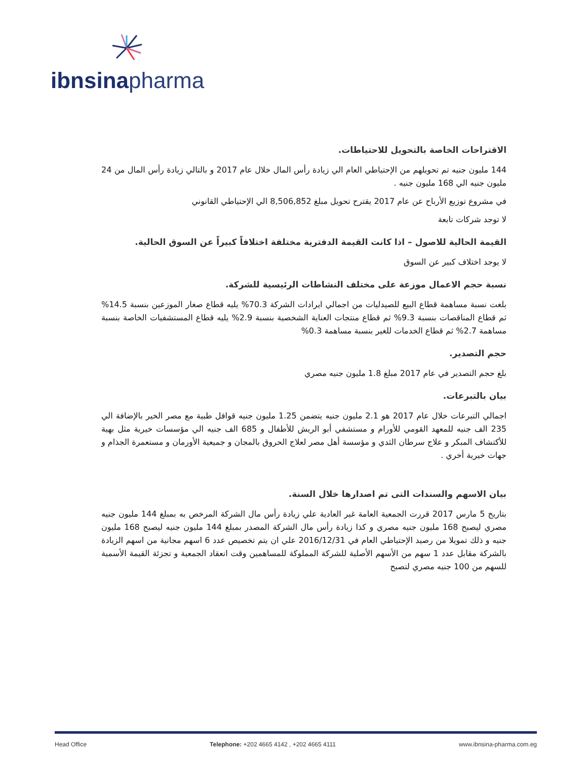ibnsina pharma
الاقتراحات الخاصة بالتحويل للاحتياطات.
144 مليون جنيه تم تحويلهم من الإحتياطي العام الي زيادة رأس المال خلال عام 2017 و بالتالي زيادة رأس المال من 24 مليون جنيه الي 168 مليون جنيه .
في مشروع توزيع الأرباح عن عام 2017 يقترح تحويل مبلغ 8,506,852 الي الإحتياطي القانوني
لا توجد شركات تابعة
القيمة الحالية للاصول – اذا كانت القيمة الدفترية مختلفة اختلافاً كبيراً عن السوق الحالية.
لا يوجد اختلاف كبير عن السوق
نسبة حجم الاعمال موزعة على مختلف النشاطات الرئيسية للشركة.
بلغت نسبة مساهمة قطاع البيع للصيدليات من اجمالي ايرادات الشركة 70.3% يليه قطاع صغار الموزعين بنسبة 14.5% ثم قطاع المناقصات بنسبة 9.3% ثم قطاع منتجات العناية الشخصية بنسبة 2.9% يليه قطاع المستشفيات الخاصة بنسبة مساهمة 2.7% ثم قطاع الخدمات للغير بنسبة مساهمة 0.3%
حجم التصدير.
بلغ حجم التصدير في عام 2017 مبلغ 1.8 مليون جنيه مصري
بيان بالتبرعات.
اجمالي التبرعات خلال عام 2017 هو 2.1 مليون جنيه يتضمن 1.25 مليون جنيه قوافل طبية مع مصر الخير بالإضافة الي 235 الف جنيه للمعهد القومي للأورام و مستشفي أبو الريش للأطفال و 685 الف جنيه الي مؤسسات خيرية مثل بهية للأكتشاف المبكر و علاج سرطان الثدي و مؤسسة أهل مصر لعلاج الحروق بالمجان و جميعية الأورمان و مستعمرة الجذام و جهات خيرية أخري .
بيان الاسهم والسندات التى تم اصدارها خلال السنة.
بتاريخ 5 مارس 2017 قررت الجمعية العامة غير العادية علي زيادة رأس مال الشركة المرخص به بمبلغ 144 مليون جنيه مصري ليصبح 168 مليون جنيه مصري و كذا زيادة رأس مال الشركة المصدر بمبلغ 144 مليون جنيه ليصبح 168 مليون جنيه و ذلك تمويلا من رصيد الإحتياطي العام في 2016/12/31 علي ان يتم تخصيص عدد 6 اسهم مجانية من اسهم الزيادة بالشركة مقابل عدد 1 سهم من الأسهم الأصلية للشركة المملوكة للمساهمين وقت انعقاد الجمعية و تجزئة القيمة الأسمية للسهم من 100 جنيه مصري لتصبح
Head Office Telephone: +202 4665 4142 , +202 4665 4111 www.ibnsina-pharma.com.eg